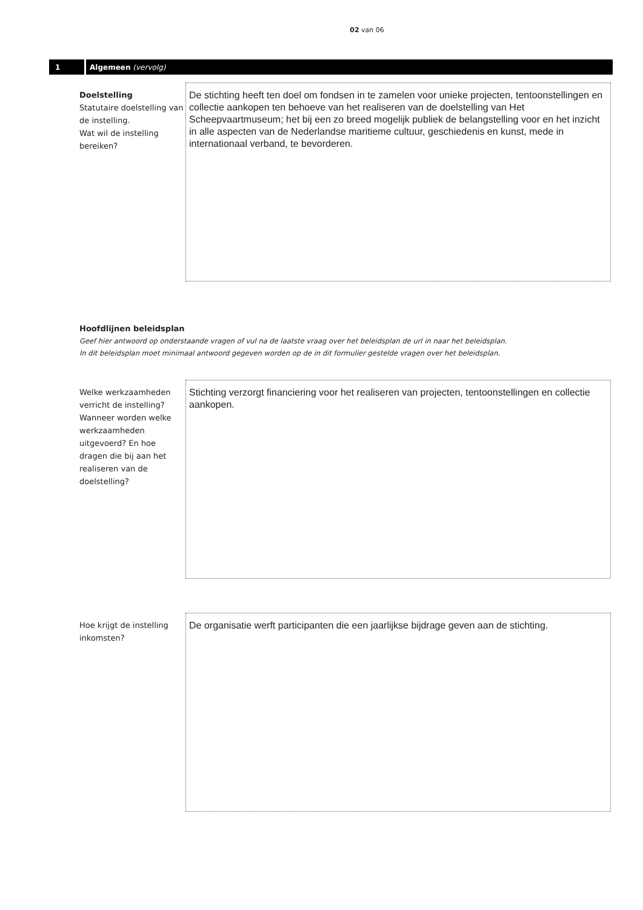02 van 06
1
Algemeen (vervolg)
Doelstelling
Statutaire doelstelling van de instelling.
Wat wil de instelling bereiken?
De stichting heeft ten doel om fondsen in te zamelen voor unieke projecten, tentoonstellingen en collectie aankopen ten behoeve van het realiseren van de doelstelling van Het Scheepvaartmuseum; het bij een zo breed mogelijk publiek de belangstelling voor en het inzicht in alle aspecten van de Nederlandse maritieme cultuur, geschiedenis en kunst, mede in internationaal verband, te bevorderen.
Hoofdlijnen beleidsplan
Geef hier antwoord op onderstaande vragen of vul na de laatste vraag over het beleidsplan de url in naar het beleidsplan.
In dit beleidsplan moet minimaal antwoord gegeven worden op de in dit formulier gestelde vragen over het beleidsplan.
Welke werkzaamheden verricht de instelling? Wanneer worden welke werkzaamheden uitgevoerd? En hoe dragen die bij aan het realiseren van de doelstelling?
Stichting verzorgt financiering voor het realiseren van projecten, tentoonstellingen en collectie aankopen.
Hoe krijgt de instelling inkomsten?
De organisatie werft participanten die een jaarlijkse bijdrage geven aan de stichting.